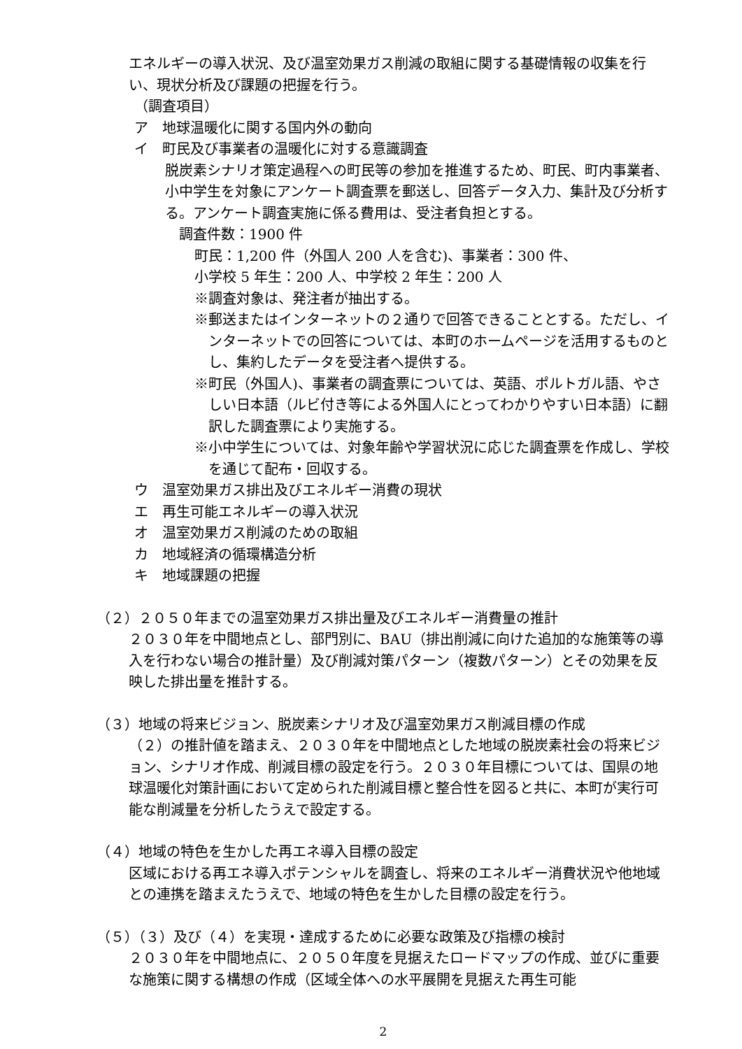エネルギーの導入状況、及び温室効果ガス削減の取組に関する基礎情報の収集を行い、現状分析及び課題の把握を行う。
（調査項目）
ア　地球温暖化に関する国内外の動向
イ　町民及び事業者の温暖化に対する意識調査
脱炭素シナリオ策定過程への町民等の参加を推進するため、町民、町内事業者、小中学生を対象にアンケート調査票を郵送し、回答データ入力、集計及び分析する。アンケート調査実施に係る費用は、受注者負担とする。
調査件数：1900 件
町民：1,200 件（外国人 200 人を含む)、事業者：300 件、
小学校 5 年生：200 人、中学校 2 年生：200 人
※調査対象は、発注者が抽出する。
※郵送またはインターネットの２通りで回答できることとする。ただし、インターネットでの回答については、本町のホームページを活用するものとし、集約したデータを受注者へ提供する。
※町民（外国人)、事業者の調査票については、英語、ポルトガル語、やさしい日本語（ルビ付き等による外国人にとってわかりやすい日本語）に翻訳した調査票により実施する。
※小中学生については、対象年齢や学習状況に応じた調査票を作成し、学校を通じて配布・回収する。
ウ　温室効果ガス排出及びエネルギー消費の現状
エ　再生可能エネルギーの導入状況
オ　温室効果ガス削減のための取組
カ　地域経済の循環構造分析
キ　地域課題の把握
（２）２０５０年までの温室効果ガス排出量及びエネルギー消費量の推計
２０３０年を中間地点とし、部門別に、BAU（排出削減に向けた追加的な施策等の導入を行わない場合の推計量）及び削減対策パターン（複数パターン）とその効果を反映した排出量を推計する。
（３）地域の将来ビジョン、脱炭素シナリオ及び温室効果ガス削減目標の作成
（２）の推計値を踏まえ、２０３０年を中間地点とした地域の脱炭素社会の将来ビジョン、シナリオ作成、削減目標の設定を行う。２０３０年目標については、国県の地球温暖化対策計画において定められた削減目標と整合性を図ると共に、本町が実行可能な削減量を分析したうえで設定する。
（４）地域の特色を生かした再エネ導入目標の設定
区域における再エネ導入ポテンシャルを調査し、将来のエネルギー消費状況や他地域との連携を踏まえたうえで、地域の特色を生かした目標の設定を行う。
（５）（３）及び（４）を実現・達成するために必要な政策及び指標の検討
２０３０年を中間地点に、２０５０年度を見据えたロードマップの作成、並びに重要な施策に関する構想の作成（区域全体への水平展開を見据えた再生可能
2